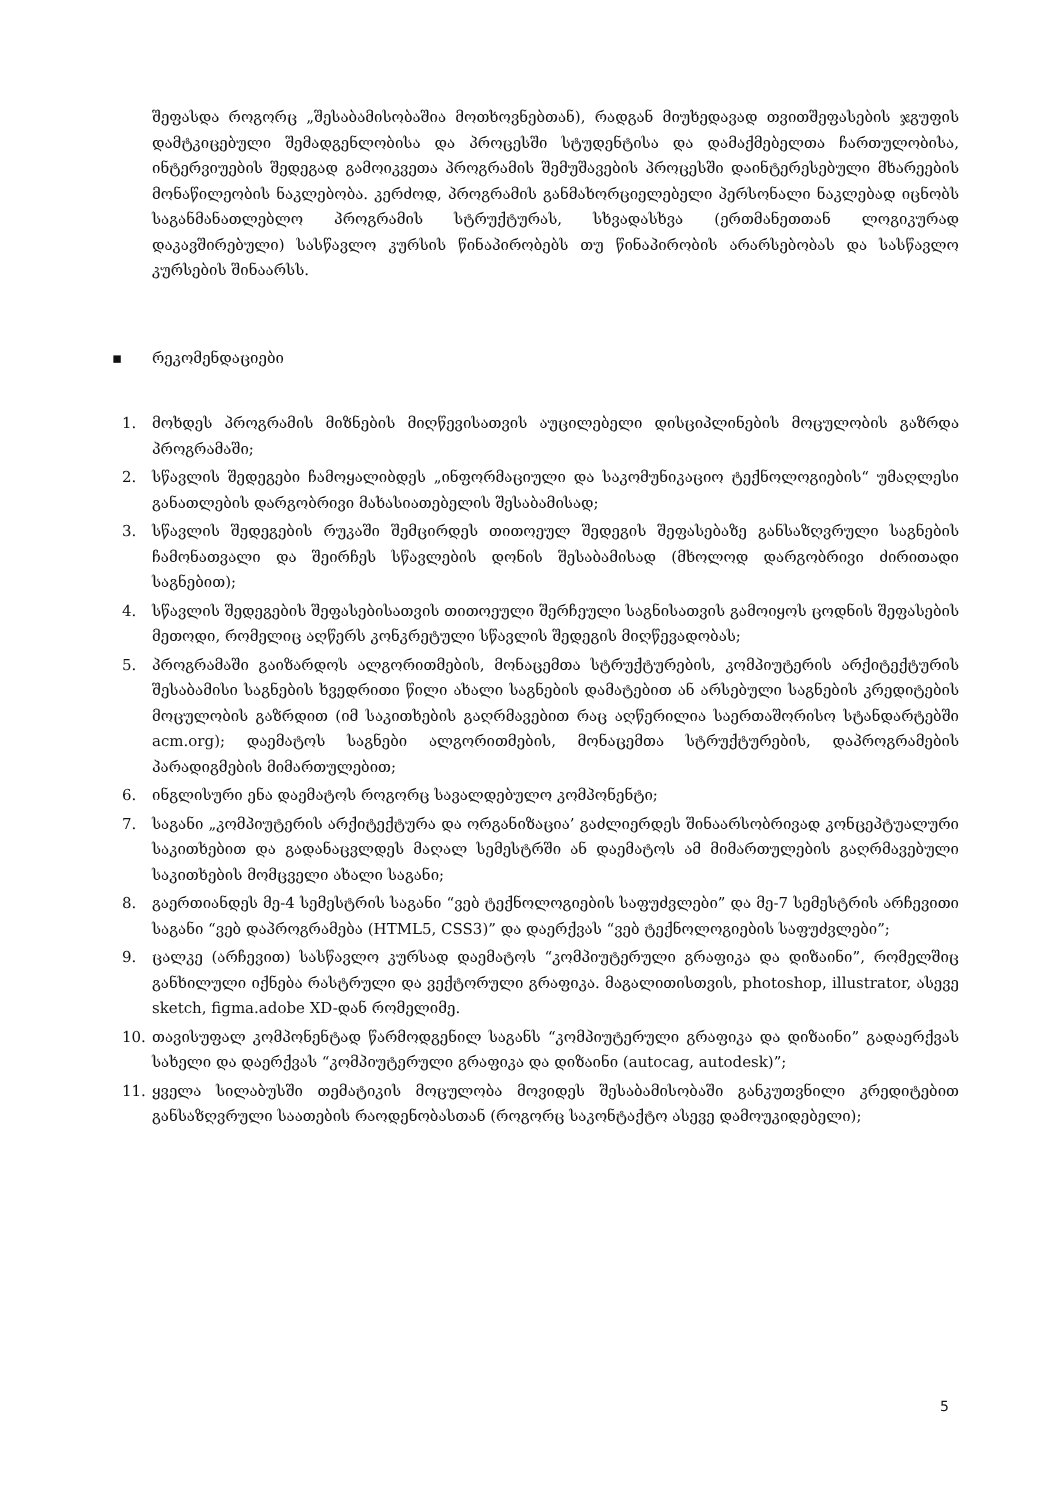შეფასდა როგორც „შესაბამისობაშია მოთხოვნებთან), რადგან მიუხედავად თვითშეფასების ჯგუფის დამტკიცებული შემადგენლობისა და პროცესში სტუდენტისა და დამაქმებელთა ჩართულობისა, ინტერვიუების შედეგად გამოიკვეთა პროგრამის შემუშავების პროცესში დაინტერესებული მხარეების მონაწილეობის ნაკლებობა. კერძოდ, პროგრამის განმახორციელებელი პერსონალი ნაკლებად იცნობს საგანმანათლებლო პროგრამის სტრუქტურას, სხვადასხვა (ერთმანეთთან ლოგიკურად დაკავშირებული) სასწავლო კურსის წინაპირობებს თუ წინაპირობის არარსებობას და სასწავლო კურსების შინაარსს.
▪ რეკომენდაციები
1. მოხდეს პროგრამის მიზნების მიღწევისათვის აუცილებელი დისციპლინების მოცულობის გაზრდა პროგრამაში;
2. სწავლის შედეგები ჩამოყალიბდეს „ინფორმაციული და საკომუნიკაციო ტექნოლოგიების“ უმაღლესი განათლების დარგობრივი მახასიათებელის შესაბამისად;
3. სწავლის შედეგების რუკაში შემცირდეს თითოეულ შედეგის შეფასებაზე განსაზღვრული საგნების ჩამონათვალი და შეირჩეს სწავლების დონის შესაბამისად (მხოლოდ დარგობრივი ძირითადი საგნებით);
4. სწავლის შედეგების შეფასებისათვის თითოეული შერჩეული საგნისათვის გამოიყოს ცოდნის შეფასების მეთოდი, რომელიც აღწერს კონკრეტული სწავლის შედეგის მიღწევადობას;
5. პროგრამაში გაიზარდოს ალგორითმების, მონაცემთა სტრუქტურების, კომპიუტერის არქიტექტურის შესაბამისი საგნების ხვედრითი წილი ახალი საგნების დამატებით ან არსებული საგნების კრედიტების მოცულობის გაზრდით (იმ საკითხების გაღრმავებით რაც აღწერილია საერთაშორისო სტანდარტებში acm.org); დაემატოს საგნები ალგორითმების, მონაცემთა სტრუქტურების, დაპროგრამების პარადიგმების მიმართულებით;
6. ინგლისური ენა დაემატოს როგორც სავალდებულო კომპონენტი;
7. საგანი „კომპიუტერის არქიტექტურა და ორგანიზაცია’ გაძლიერდეს შინაარსობრივად კონცეპტუალური საკითხებით და გადანაცვლდეს მაღალ სემესტრში ან დაემატოს ამ მიმართულების გაღრმავებული საკითხების მომცველი ახალი საგანი;
8. გაერთიანდეს მე-4 სემესტრის საგანი “ვებ ტექნოლოგიების საფუძვლები” და მე-7 სემესტრის არჩევითი საგანი “ვებ დაპროგრამება (HTML5, CSS3)” და დაერქვას “ვებ ტექნოლოგიების საფუძვლები”;
9. ცალკე (არჩევით) სასწავლო კურსად დაემატოს “კომპიუტერული გრაფიკა და დიზაინი”, რომელშიც განხილული იქნება რასტრული და ვექტორული გრაფიკა. მაგალითისთვის, photoshop, illustrator, ასევე sketch, figma.adobe XD-დან რომელიმე.
10. თავისუფალ კომპონენტად წარმოდგენილ საგანს “კომპიუტერული გრაფიკა და დიზაინი” გადაერქვას სახელი და დაერქვას “კომპიუტერული გრაფიკა და დიზაინი (autocag, autodesk)”;
11. ყველა სილაბუსში თემატიკის მოცულობა მოვიდეს შესაბამისობაში განკუთვნილი კრედიტებით განსაზღვრული საათების რაოდენობასთან (როგორც საკონტაქტო ასევე დამოუკიდებელი);
5